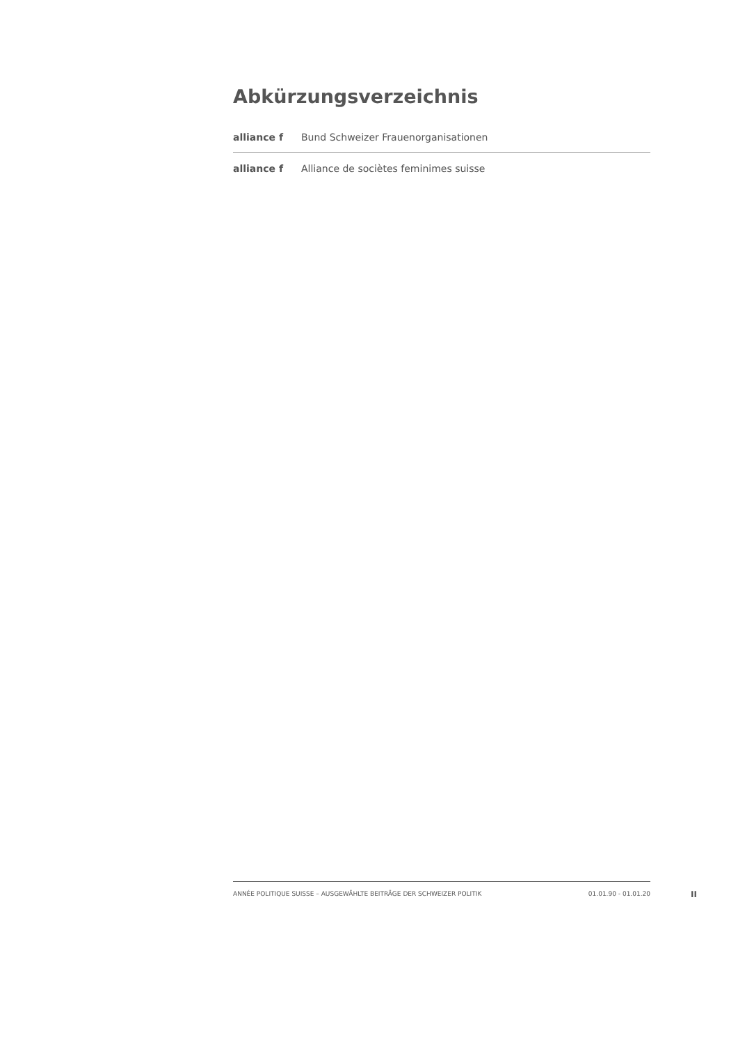Abkürzungsverzeichnis
| alliance f | Bund Schweizer Frauenorganisationen |
| alliance f | Alliance de socièt​es feminimes suisse |
ANNÉE POLITIQUE SUISSE – AUSGEWÄHLTE BEITRÄGE DER SCHWEIZER POLITIK 01.01.90 - 01.01.20
II